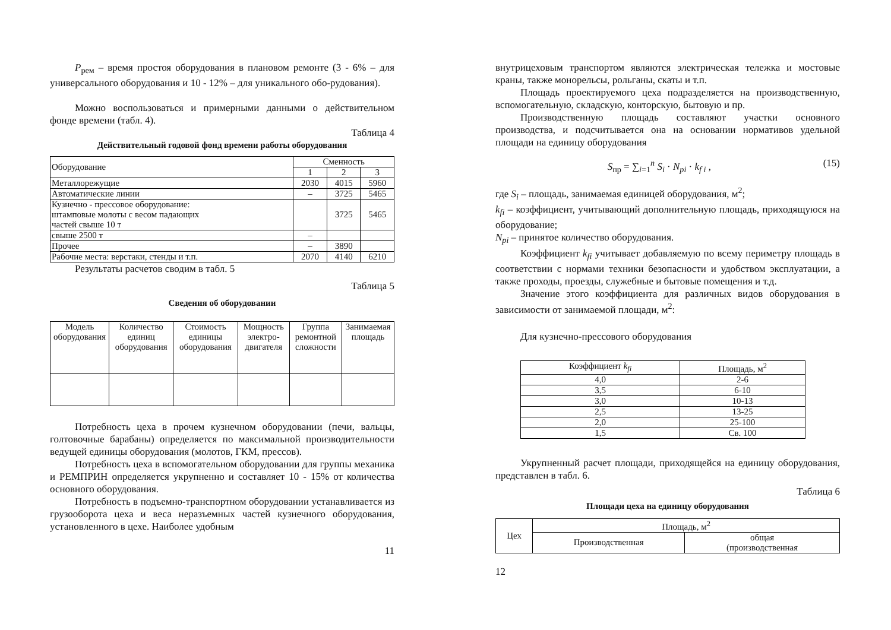P<sub>рем</sub> – время простоя оборудования в плановом ремонте (3 - 6% – для универсального оборудования и 10 - 12% – для уникального обо-рудования).
Можно воспользоваться и примерными данными о действительном фонде времени (табл. 4).
Таблица 4
Действительный годовой фонд времени работы оборудования
| Оборудование | Сменность | | |
| | 1 | 2 | 3 |
| Металлорежущие | 2030 | 4015 | 5960 |
| Автоматические линии | – | 3725 | 5465 |
| Кузнечно - прессовое оборудование: штамповые молоты с весом падающих частей свыше 10 т | | 3725 | 5465 |
| свыше 2500 т | – | | |
| Прочее | – | 3890 | |
| Рабочие места: верстаки, стенды и т.п. | 2070 | 4140 | 6210 |
Результаты расчетов сводим в табл. 5
Таблица 5
Сведения об оборудовании
| Модель оборудования | Количество единиц оборудования | Стоимость единицы оборудования | Мощность электро-двигателя | Группа ремонтной сложности | Занимаемая площадь |
Потребность цеха в прочем кузнечном оборудовании (печи, вальцы, голтовочные барабаны) определяется по максимальной производительности ведущей единицы оборудования (молотов, ГКМ, прессов).
Потребность цеха в вспомогательном оборудовании для группы механика и РЕМПРИН определяется укрупненно и составляет 10 - 15% от количества основного оборудования.
Потребность в подъемно-транспортном оборудовании устанавливается из грузооборота цеха и веса неразъемных частей кузнечного оборудования, установленного в цехе. Наиболее удобным
11
внутрицеховым транспортом являются электрическая тележка и мостовые краны, также монорельсы, рольганы, скаты и т.п.
Площадь проектируемого цеха подразделяется на производственную, вспомогательную, складскую, конторскую, бытовую и пр.
Производственную площадь составляют участки основного производства, и подсчитывается она на основании нормативов удельной площади на единицу оборудования
S<sub>пр</sub> = ∑<sub>i=1</sub><sup>n</sup> S<sub>i</sub> · N<sub>pi</sub> · k<sub>f i</sub> , (15)
где S<sub>i</sub> – площадь, занимаемая единицей оборудования, м<sup>2</sup>;
k<sub>fi</sub> – коэффициент, учитывающий дополнительную площадь, приходящуюся на оборудование;
N<sub>pi</sub> – принятое количество оборудования.
Коэффициент k<sub>fi</sub> учитывает добавляемую по всему периметру площадь в соответствии с нормами техники безопасности и удобством эксплуатации, а также проходы, проезды, служебные и бытовые помещения и т.д.
Значение этого коэффициента для различных видов оборудования в зависимости от занимаемой площади, м<sup>2</sup>:
Для кузнечно-прессового оборудования
| Коэффициент k<sub>fi</sub> | Площадь, м<sup>2</sup> |
| 4,0 | 2-6 |
| 3,5 | 6-10 |
| 3,0 | 10-13 |
| 2,5 | 13-25 |
| 2,0 | 25-100 |
| 1,5 | Св. 100 |
Укрупненный расчет площади, приходящейся на единицу оборудования, представлен в табл. 6.
Таблица 6
Площади цеха на единицу оборудования
| Цех | Площадь, м<sup>2</sup> | |
| | Производственная | общая (производственная |
12